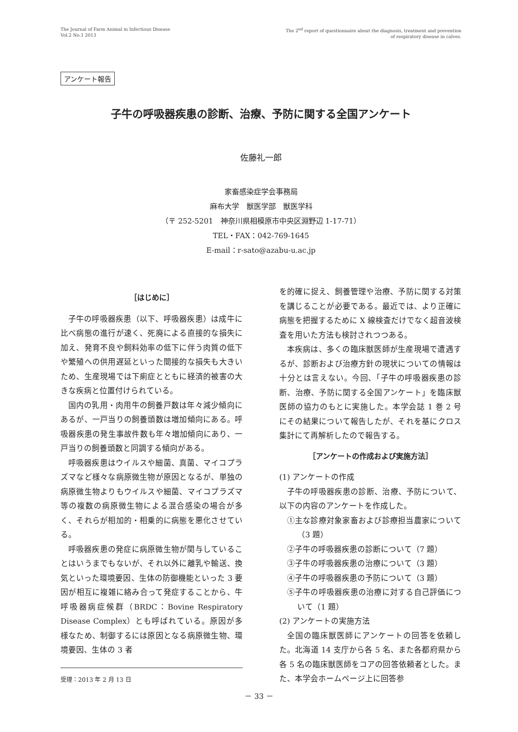The Journal of Farm Animal in Infectious Disease
Vol.2 No.1 2013
The 2<sup>nd</sup> report of questionnaire about the diagnosis, treatment and prevention
of respiratory disease in calves.
アンケート報告
子牛の呼吸器疾患の診断、治療、予防に関する全国アンケート
佐藤礼一郎
家畜感染症学会事務局
麻布大学　獣医学部　獣医学科
（〒 252-5201　神奈川県相模原市中央区淵野辺 1-17-71）
TEL・FAX：042-769-1645
E-mail：r-sato@azabu-u.ac.jp
［はじめに］
子牛の呼吸器疾患（以下、呼吸器疾患）は成牛に比べ病態の進行が速く、死廃による直接的な損失に加え、発育不良や飼料効率の低下に伴う肉質の低下や繁殖への供用遅延といった間接的な損失も大きいため、生産現場では下痢症とともに経済的被害の大きな疾病と位置付けられている。
国内の乳用・肉用牛の飼養戸数は年々減少傾向にあるが、一戸当りの飼養頭数は増加傾向にある。呼吸器疾患の発生事故件数も年々増加傾向にあり、一戸当りの飼養頭数と同調する傾向がある。
呼吸器疾患はウイルスや細菌、真菌、マイコプラズマなど様々な病原微生物が原因となるが、単独の病原微生物よりもウイルスや細菌、マイコプラズマ等の複数の病原微生物による混合感染の場合が多く、それらが相加的・相乗的に病態を悪化させている。
呼吸器疾患の発症に病原微生物が関与していることはいうまでもないが、それ以外に離乳や輸送、換気といった環境要因、生体の防御機能といった 3 要因が相互に複雑に絡み合って発症することから、牛呼吸器病症候群（BRDC：Bovine Respiratory Disease Complex）とも呼ばれている。原因が多様なため、制御するには原因となる病原微生物、環境要因、生体の 3 者
受理：2013 年 2 月 13 日
を的確に捉え、飼養管理や治療、予防に関する対策を講じることが必要である。最近では、より正確に病態を把握するために X 線検査だけでなく超音波検査を用いた方法も検討されつつある。
本疾病は、多くの臨床獣医師が生産現場で遭遇するが、診断および治療方針の現状についての情報は十分とは言えない。今回、「子牛の呼吸器疾患の診断、治療、予防に関する全国アンケート」を臨床獣医師の協力のもとに実施した。本学会誌 1 巻 2 号にその結果について報告したが、それを基にクロス集計にて再解析したので報告する。
［アンケートの作成および実施方法］
(1) アンケートの作成
子牛の呼吸器疾患の診断、治療、予防について、以下の内容のアンケートを作成した。
①主な診療対象家畜および診療担当農家について（3 題）
②子牛の呼吸器疾患の診断について（7 題）
③子牛の呼吸器疾患の治療について（3 題）
④子牛の呼吸器疾患の予防について（3 題）
⑤子牛の呼吸器疾患の治療に対する自己評価について（1 題）
(2) アンケートの実施方法
全国の臨床獣医師にアンケートの回答を依頼した。北海道 14 支庁から各 5 名、また各都府県から各 5 名の臨床獣医師をコアの回答依頼者とした。また、本学会ホームページ上に回答参
－ 33 －